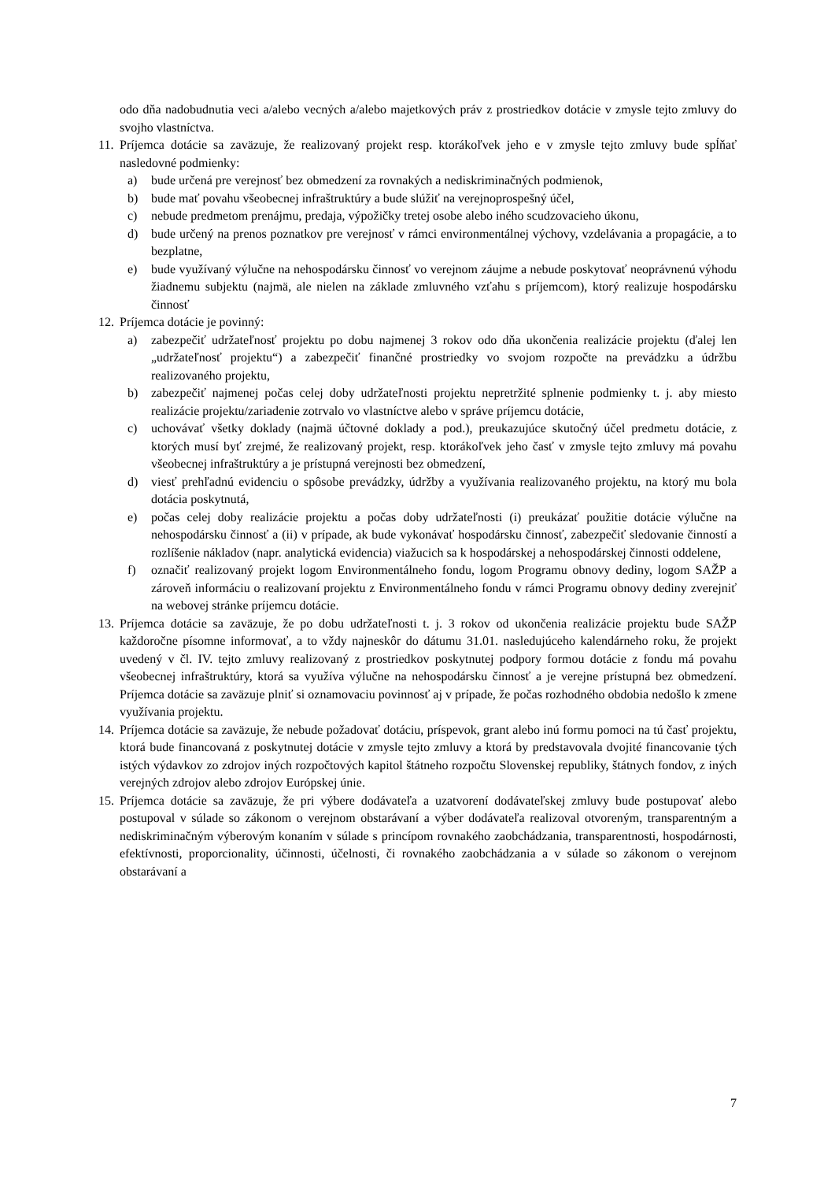odo dňa nadobudnutia veci a/alebo vecných a/alebo majetkových práv z prostriedkov dotácie v zmysle tejto zmluvy do svojho vlastníctva.
11.
Príjemca dotácie sa zaväzuje, že realizovaný projekt resp. ktorákoľvek jeho e v zmysle tejto zmluvy bude spĺňať nasledovné podmienky:
a) bude určená pre verejnosť bez obmedzení za rovnakých a nediskriminačných podmienok,
b) bude mať povahu všeobecnej infraštruktúry a bude slúžiť na verejnoprospešný účel,
c) nebude predmetom prenájmu, predaja, výpožičky tretej osobe alebo iného scudzovacieho úkonu,
d) bude určený na prenos poznatkov pre verejnosť v rámci environmentálnej výchovy, vzdelávania a propagácie, a to bezplatne,
e) bude využívaný výlučne na nehospodársku činnosť vo verejnom záujme a nebude poskytovať neoprávnenú výhodu žiadnemu subjektu (najmä, ale nielen na základe zmluvného vzťahu s príjemcom), ktorý realizuje hospodársku činnosť
12.
Príjemca dotácie je povinný:
a) zabezpečiť udržateľnosť projektu po dobu najmenej 3 rokov odo dňa ukončenia realizácie projektu (ďalej len „udržateľnosť projektu“) a zabezpečiť finančné prostriedky vo svojom rozpočte na prevádzku a údržbu realizovaného projektu,
b) zabezpečiť najmenej počas celej doby udržateľnosti projektu nepretržité splnenie podmienky t. j. aby miesto realizácie projektu/zariadenie zotrvalo vo vlastníctve alebo v správe príjemcu dotácie,
c) uchovávať všetky doklady (najmä účtovné doklady a pod.), preukazujúce skutočný účel predmetu dotácie, z ktorých musí byť zrejmé, že realizovaný projekt, resp. ktorákoľvek jeho časť v zmysle tejto zmluvy má povahu všeobecnej infraštruktúry a je prístupná verejnosti bez obmedzení,
d) viesť prehľadnú evidenciu o spôsobe prevádzky, údržby a využívania realizovaného projektu, na ktorý mu bola dotácia poskytnutá,
e) počas celej doby realizácie projektu a počas doby udržateľnosti (i) preukázať použitie dotácie výlučne na nehospodársku činnosť a (ii) v prípade, ak bude vykonávať hospodársku činnosť, zabezpečiť sledovanie činností a rozlíšenie nákladov (napr. analytická evidencia) viažucich sa k hospodárskej a nehospodárskej činnosti oddelene,
f) označiť realizovaný projekt logom Environmentálneho fondu, logom Programu obnovy dediny, logom SAŽP a zároveň informáciu o realizovaní projektu z Environmentálneho fondu v rámci Programu obnovy dediny zverejniť na webovej stránke príjemcu dotácie.
13.
Príjemca dotácie sa zaväzuje, že po dobu udržateľnosti t. j. 3 rokov od ukončenia realizácie projektu bude SAŽP každoročne písomne informovať, a to vždy najneskôr do dátumu 31.01. nasledujúceho kalendárneho roku, že projekt uvedený v čl. IV. tejto zmluvy realizovaný z prostriedkov poskytnutej podpory formou dotácie z fondu má povahu všeobecnej infraštruktúry, ktorá sa využíva výlučne na nehospodársku činnosť a je verejne prístupná bez obmedzení. Príjemca dotácie sa zaväzuje plniť si oznamovaciu povinnosť aj v prípade, že počas rozhodného obdobia nedošlo k zmene využívania projektu.
14.
Príjemca dotácie sa zaväzuje, že nebude požadovať dotáciu, príspevok, grant alebo inú formu pomoci na tú časť projektu, ktorá bude financovaná z poskytnutej dotácie v zmysle tejto zmluvy a ktorá by predstavovala dvojité financovanie tých istých výdavkov zo zdrojov iných rozpočtových kapitol štátneho rozpočtu Slovenskej republiky, štátnych fondov, z iných verejných zdrojov alebo zdrojov Európskej únie.
15.
Príjemca dotácie sa zaväzuje, že pri výbere dodávateľa a uzatvorení dodávateľskej zmluvy bude postupovať alebo postupoval v súlade so zákonom o verejnom obstarávaní a výber dodávateľa realizoval otvoreným, transparentným a nediskriminačným výberovým konaním v súlade s princípom rovnakého zaobchádzania, transparentnosti, hospodárnosti, efektívnosti, proporcionality, účinnosti, účelnosti, či rovnakého zaobchádzania a v súlade so zákonom o verejnom obstarávaní a
7